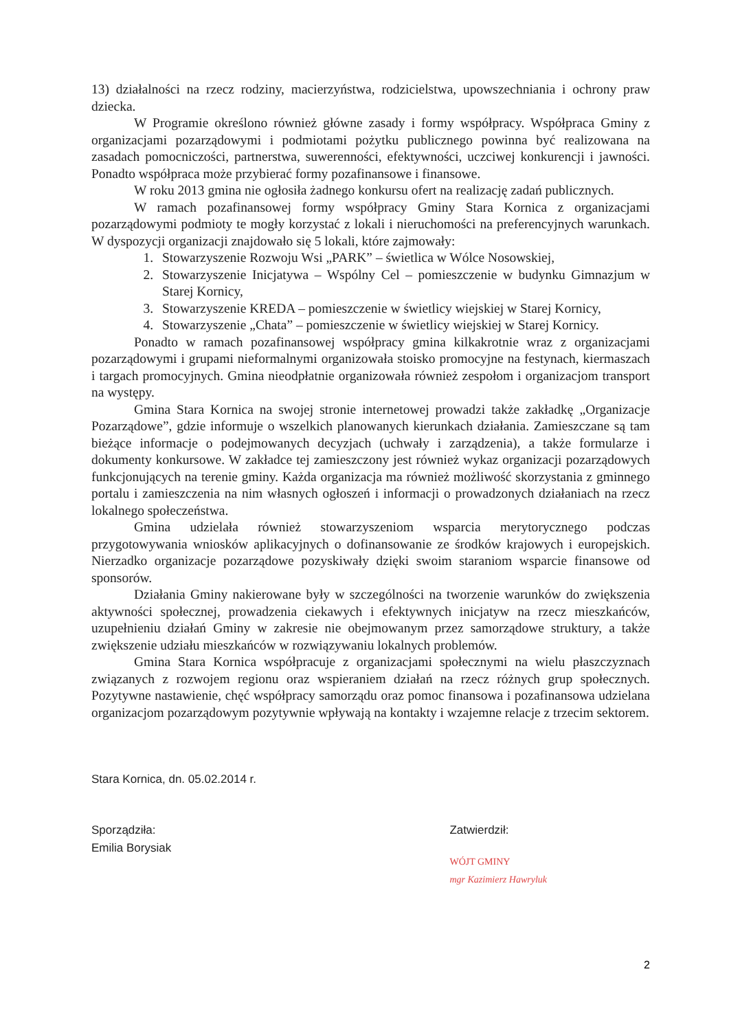13) działalności na rzecz rodziny, macierzyństwa, rodzicielstwa, upowszechniania i ochrony praw dziecka.
W Programie określono również główne zasady i formy współpracy. Współpraca Gminy z organizacjami pozarządowymi i podmiotami pożytku publicznego powinna być realizowana na zasadach pomocniczości, partnerstwa, suwerenności, efektywności, uczciwej konkurencji i jawności. Ponadto współpraca może przybierać formy pozafinansowe i finansowe.
W roku 2013 gmina nie ogłosiła żadnego konkursu ofert na realizację zadań publicznych.
W ramach pozafinansowej formy współpracy Gminy Stara Kornica z organizacjami pozarządowymi podmioty te mogły korzystać z lokali i nieruchomości na preferencyjnych warunkach. W dyspozycji organizacji znajdowało się 5 lokali, które zajmowały:
1. Stowarzyszenie Rozwoju Wsi „PARK” – świetlica w Wólce Nosowskiej,
2. Stowarzyszenie Inicjatywa – Wspólny Cel – pomieszczenie w budynku Gimnazjum w Starej Kornicy,
3. Stowarzyszenie KREDA – pomieszczenie w świetlicy wiejskiej w Starej Kornicy,
4. Stowarzyszenie „Chata” – pomieszczenie w świetlicy wiejskiej w Starej Kornicy.
Ponadto w ramach pozafinansowej współpracy gmina kilkakrotnie wraz z organizacjami pozarządowymi i grupami nieformalnymi organizowała stoisko promocyjne na festynach, kiermaszach i targach promocyjnych. Gmina nieodpłatnie organizowała również zespołom i organizacjom transport na występy.
Gmina Stara Kornica na swojej stronie internetowej prowadzi także zakładkę „Organizacje Pozarządowe”, gdzie informuje o wszelkich planowanych kierunkach działania. Zamieszczane są tam bieżące informacje o podejmowanych decyzjach (uchwały i zarządzenia), a także formularze i dokumenty konkursowe. W zakładce tej zamieszczony jest również wykaz organizacji pozarządowych funkcjonujących na terenie gminy. Każda organizacja ma również możliwość skorzystania z gminnego portalu i zamieszczenia na nim własnych ogłoszeń i informacji o prowadzonych działaniach na rzecz lokalnego społeczeństwa.
Gmina udzielała również stowarzyszeniom wsparcia merytorycznego podczas przygotowywania wniosków aplikacyjnych o dofinansowanie ze środków krajowych i europejskich. Nierzadko organizacje pozarządowe pozyskiwały dzięki swoim staraniom wsparcie finansowe od sponsorów.
Działania Gminy nakierowane były w szczególności na tworzenie warunków do zwiększenia aktywności społecznej, prowadzenia ciekawych i efektywnych inicjatyw na rzecz mieszkańców, uzupełnieniu działań Gminy w zakresie nie obejmowanym przez samorządowe struktury, a także zwiększenie udziału mieszkańców w rozwiązywaniu lokalnych problemów.
Gmina Stara Kornica współpracuje z organizacjami społecznymi na wielu płaszczyznach związanych z rozwojem regionu oraz wspieraniem działań na rzecz różnych grup społecznych. Pozytywne nastawienie, chęć współpracy samorządu oraz pomoc finansowa i pozafinansowa udzielana organizacjom pozarządowym pozytywnie wpływają na kontakty i wzajemne relacje z trzecim sektorem.
Stara Kornica, dn. 05.02.2014 r.
Sporządziła:
Emilia Borysiak
Zatwierdził:
WÓJT GMINY
mgr Kazimierz Hawryluk
2